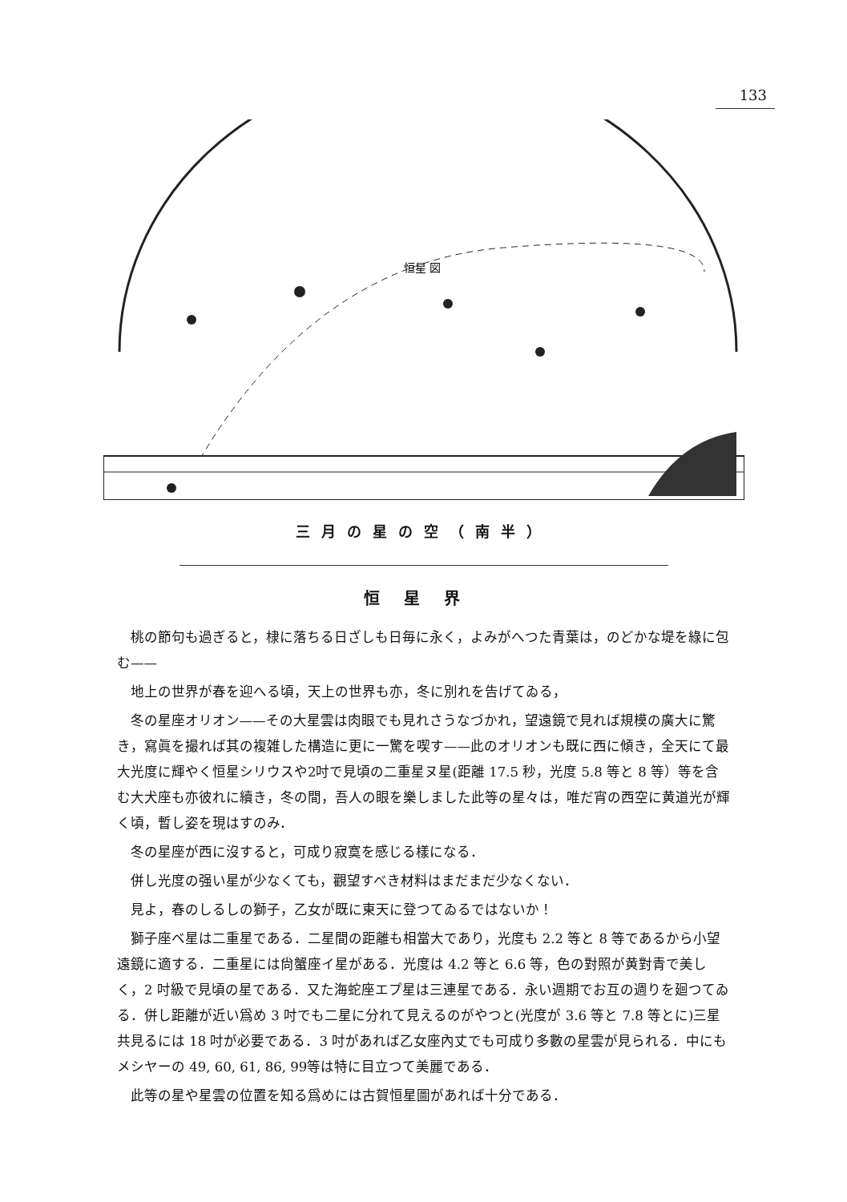133
恒星 図
三月の星の空（南半）
恒星界
桃の節句も過ぎると，棣に落ちる日ざしも日毎に永く，よみがへつた青葉は，のどかな堤を綠に包む——
地上の世界が春を迎へる頃，天上の世界も亦，冬に別れを告げてゐる，
冬の星座オリオン——その大星雲は肉眼でも見れさうなづかれ，望遠鏡で見れば規模の廣大に驚き，寫眞を撮れば其の複雑した構造に更に一驚を喫す——此のオリオンも既に西に傾き，全天にて最大光度に輝やく恒星シリウスや2吋で見頃の二重星ヌ星(距離 17.5 秒，光度 5.8 等と 8 等）等を含む大犬座も亦彼れに續き，冬の間，吾人の眼を樂しました此等の星々は，唯だ宵の西空に黄道光が輝く頃，暫し姿を現はすのみ．
冬の星座が西に沒すると，可成り寂寞を感じる樣になる．
併し光度の强い星が少なくても，觀望すべき材料はまだまだ少なくない．
見よ，春のしるしの獅子，乙女が既に東天に登つてゐるではないか！
獅子座ベ星は二重星である．二星間の距離も相當大であり，光度も 2.2 等と 8 等であるから小望遠鏡に適する．二重星には尙蟹座イ星がある．光度は 4.2 等と 6.6 等，色の對照が黄對青で美しく，2 吋級で見頃の星である．又た海蛇座エプ星は三連星である．永い週期でお互の週りを廻つてゐる．併し距離が近い爲め 3 吋でも二星に分れて見えるのがやつと(光度が 3.6 等と 7.8 等とに)三星共見るには 18 吋が必要である．3 吋があれば乙女座內丈でも可成り多數の星雲が見られる．中にもメシヤーの 49, 60, 61, 86, 99等は特に目立つて美麗である．
此等の星や星雲の位置を知る爲めには古賀恒星圖があれば十分である．